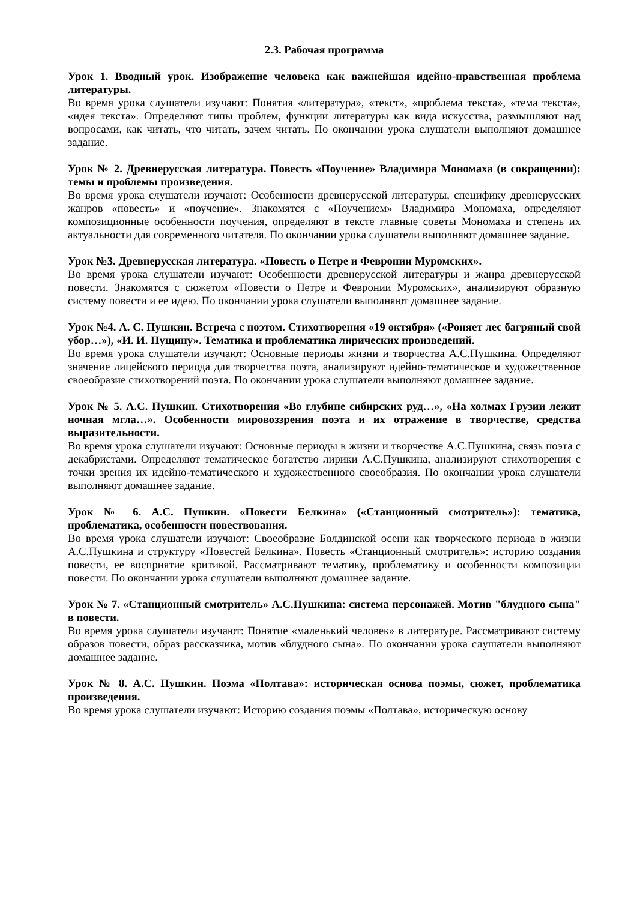2.3. Рабочая программа
Урок 1. Вводный урок. Изображение человека как важнейшая идейно-нравственная проблема литературы.
Во время урока слушатели изучают: Понятия «литература», «текст», «проблема текста», «тема текста», «идея текста». Определяют типы проблем, функции литературы как вида искусства, размышляют над вопросами, как читать, что читать, зачем читать. По окончании урока слушатели выполняют домашнее задание.
Урок № 2. Древнерусская литература. Повесть «Поучение» Владимира Мономаха (в сокращении): темы и проблемы произведения.
Во время урока слушатели изучают: Особенности древнерусской литературы, специфику древнерусских жанров «повесть» и «поучение». Знакомятся с «Поучением» Владимира Мономаха, определяют композиционные особенности поучения, определяют в тексте главные советы Мономаха и степень их актуальности для современного читателя. По окончании урока слушатели выполняют домашнее задание.
Урок №3. Древнерусская литература. «Повесть о Петре и Февронии Муромских».
Во время урока слушатели изучают: Особенности древнерусской литературы и жанра древнерусской повести. Знакомятся с сюжетом «Повести о Петре и Февронии Муромских», анализируют образную систему повести и ее идею. По окончании урока слушатели выполняют домашнее задание.
Урок №4. А. С. Пушкин. Встреча с поэтом. Стихотворения «19 октября» («Роняет лес багряный свой убор…»), «И. И. Пущину». Тематика и проблематика лирических произведений.
Во время урока слушатели изучают: Основные периоды жизни и творчества А.С.Пушкина. Определяют значение лицейского периода для творчества поэта, анализируют идейно-тематическое и художественное своеобразие стихотворений поэта. По окончании урока слушатели выполняют домашнее задание.
Урок № 5. А.С. Пушкин. Стихотворения «Во глубине сибирских руд…», «На холмах Грузии лежит ночная мгла…». Особенности мировоззрения поэта и их отражение в творчестве, средства выразительности.
Во время урока слушатели изучают: Основные периоды в жизни и творчестве А.С.Пушкина, связь поэта с декабристами. Определяют тематическое богатство лирики А.С.Пушкина, анализируют стихотворения с точки зрения их идейно-тематического и художественного своеобразия. По окончании урока слушатели выполняют домашнее задание.
Урок № 6. А.С. Пушкин. «Повести Белкина» («Станционный смотритель»): тематика, проблематика, особенности повествования.
Во время урока слушатели изучают: Своеобразие Болдинской осени как творческого периода в жизни А.С.Пушкина и структуру «Повестей Белкина». Повесть «Станционный смотритель»: историю создания повести, ее восприятие критикой. Рассматривают тематику, проблематику и особенности композиции повести. По окончании урока слушатели выполняют домашнее задание.
Урок № 7. «Станционный смотритель» А.С.Пушкина: система персонажей. Мотив "блудного сына" в повести.
Во время урока слушатели изучают: Понятие «маленький человек» в литературе. Рассматривают систему образов повести, образ рассказчика, мотив «блудного сына». По окончании урока слушатели выполняют домашнее задание.
Урок № 8. А.С. Пушкин. Поэма «Полтава»: историческая основа поэмы, сюжет, проблематика произведения.
Во время урока слушатели изучают: Историю создания поэмы «Полтава», историческую основу